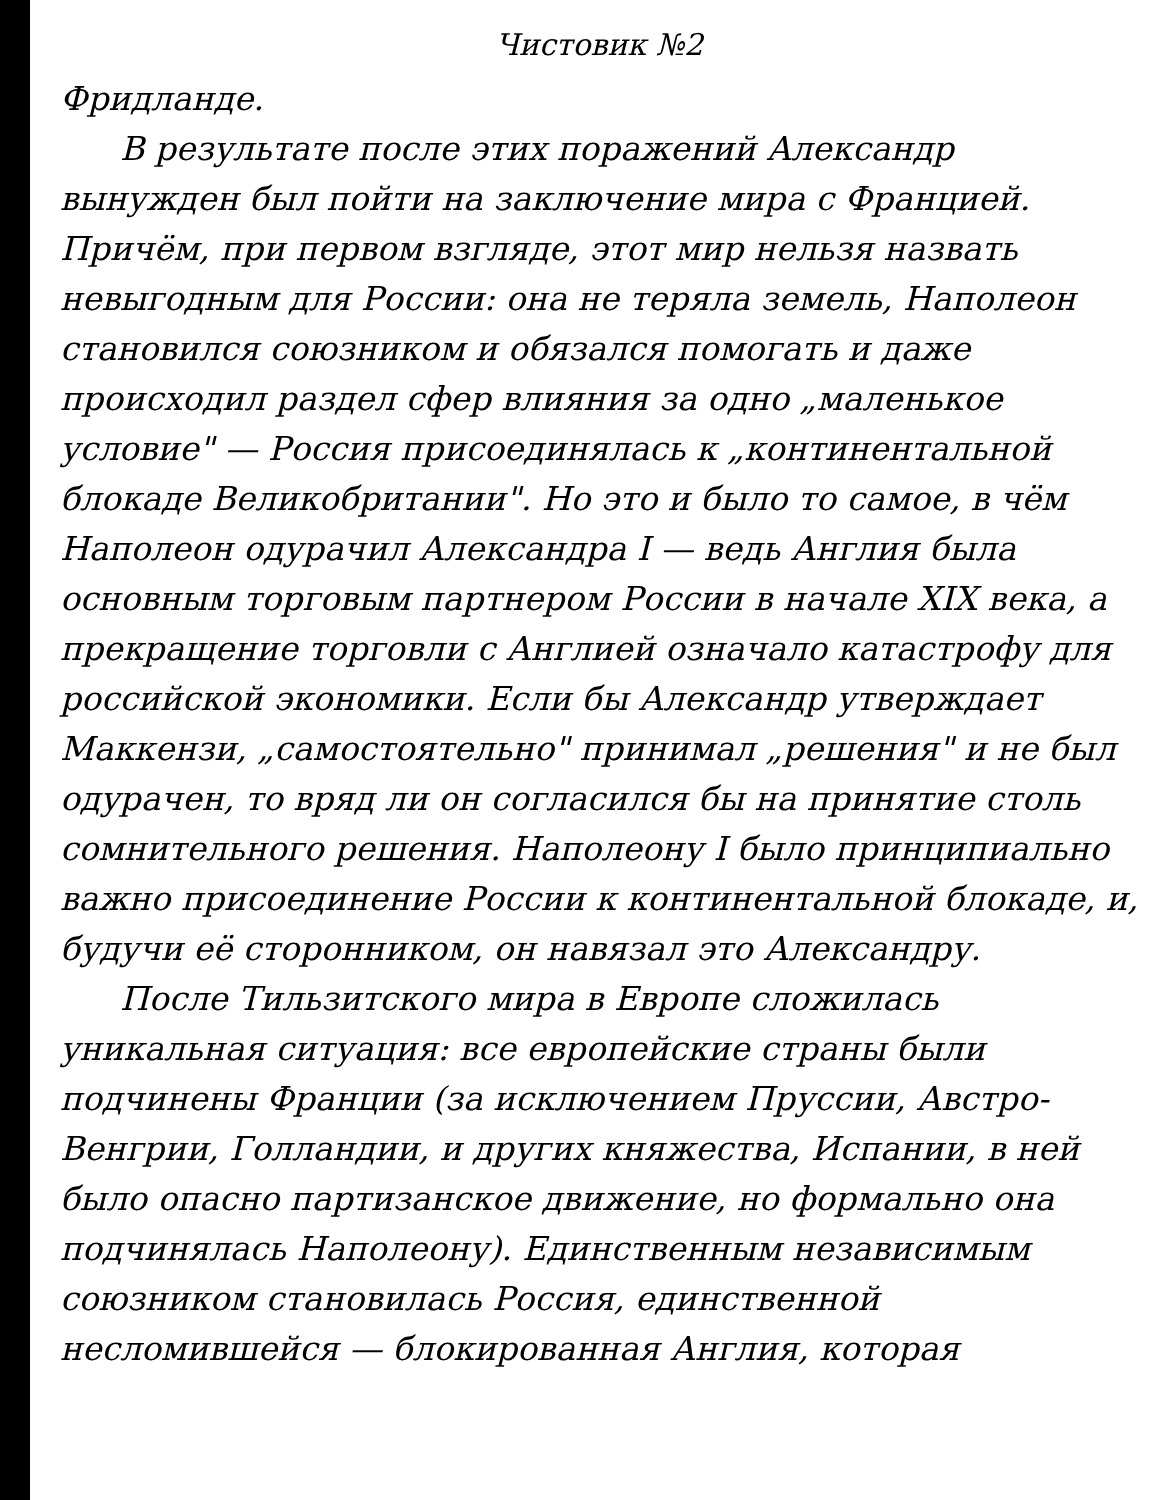Чистовик №2
Фридланде.
В результате после этих поражений Александр вынужден был пойти на заключение мира с Францией. Причём, при первом взгляде, этот мир нельзя назвать невыгодным для России: она не теряла земель, Наполеон становился союзником и обязался помогать и даже происходил раздел сфер влияния за одно „маленькое условие" — Россия присоединялась к „континентальной блокаде Великобритании". Но это и было то самое, в чём Наполеон одурачил Александра I — ведь Англия была основным торговым партнером России в начале XIX века, а прекращение торговли с Англией означало катастрофу для российской экономики. Если бы Александр утверждает Маккензи, „самостоятельно" принимал „решения" и не был одурачен, то вряд ли он согласился бы на принятие столь сомнительного решения. Наполеону I было принципиально важно присоединение России к континентальной блокаде, и, будучи её сторонником, он навязал это Александру.
После Тильзитского мира в Европе сложилась уникальная ситуация: все европейские страны были подчинены Франции (за исключением Пруссии, Австро-Венгрии, Голландии, и других княжества, Испании, в ней было опасно партизанское движение, но формально она подчинялась Наполеону). Единственным независимым союзником становилась Россия, единственной несломившейся — блокированная Англия, которая